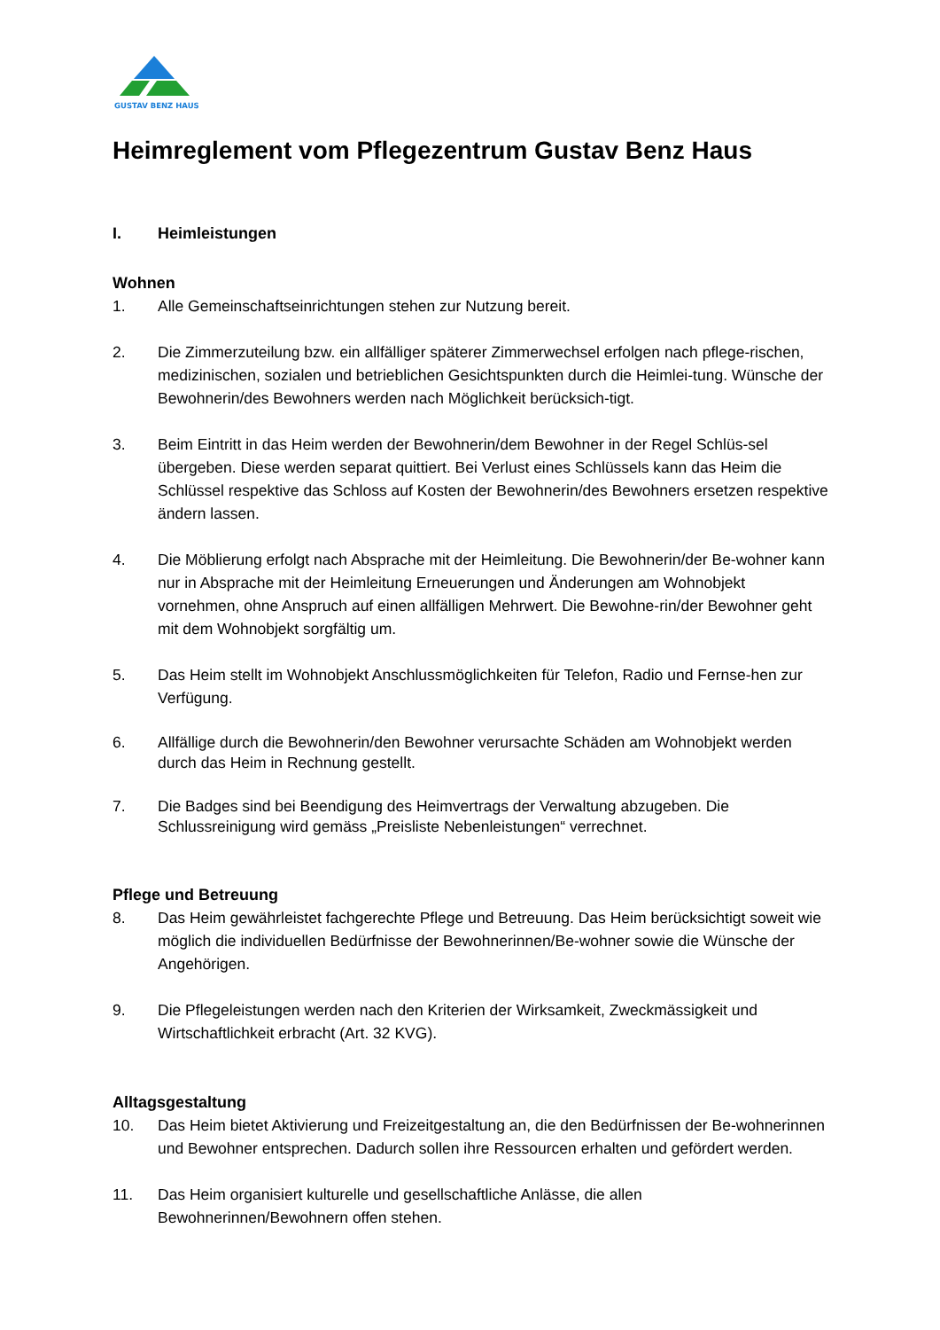GUSTAV BENZ HAUS
Heimreglement vom Pflegezentrum Gustav Benz Haus
I. Heimleistungen
Wohnen
1. Alle Gemeinschaftseinrichtungen stehen zur Nutzung bereit.
2. Die Zimmerzuteilung bzw. ein allfälliger späterer Zimmerwechsel erfolgen nach pflege-rischen, medizinischen, sozialen und betrieblichen Gesichtspunkten durch die Heimlei-tung. Wünsche der Bewohnerin/des Bewohners werden nach Möglichkeit berücksich-tigt.
3. Beim Eintritt in das Heim werden der Bewohnerin/dem Bewohner in der Regel Schlüs-sel übergeben. Diese werden separat quittiert. Bei Verlust eines Schlüssels kann das Heim die Schlüssel respektive das Schloss auf Kosten der Bewohnerin/des Bewohners ersetzen respektive ändern lassen.
4. Die Möblierung erfolgt nach Absprache mit der Heimleitung. Die Bewohnerin/der Be-wohner kann nur in Absprache mit der Heimleitung Erneuerungen und Änderungen am Wohnobjekt vornehmen, ohne Anspruch auf einen allfälligen Mehrwert. Die Bewohne-rin/der Bewohner geht mit dem Wohnobjekt sorgfältig um.
5. Das Heim stellt im Wohnobjekt Anschlussmöglichkeiten für Telefon, Radio und Fernse-hen zur Verfügung.
6. Allfällige durch die Bewohnerin/den Bewohner verursachte Schäden am Wohnobjekt werden durch das Heim in Rechnung gestellt.
7. Die Badges sind bei Beendigung des Heimvertrags der Verwaltung abzugeben. Die Schlussreinigung wird gemäss „Preisliste Nebenleistungen“ verrechnet.
Pflege und Betreuung
8. Das Heim gewährleistet fachgerechte Pflege und Betreuung. Das Heim berücksichtigt soweit wie möglich die individuellen Bedürfnisse der Bewohnerinnen/Be-wohner sowie die Wünsche der Angehörigen.
9. Die Pflegeleistungen werden nach den Kriterien der Wirksamkeit, Zweckmässigkeit und Wirtschaftlichkeit erbracht (Art. 32 KVG).
Alltagsgestaltung
10. Das Heim bietet Aktivierung und Freizeitgestaltung an, die den Bedürfnissen der Be-wohnerinnen und Bewohner entsprechen. Dadurch sollen ihre Ressourcen erhalten und gefördert werden.
11. Das Heim organisiert kulturelle und gesellschaftliche Anlässe, die allen Bewohnerinnen/Bewohnern offen stehen.